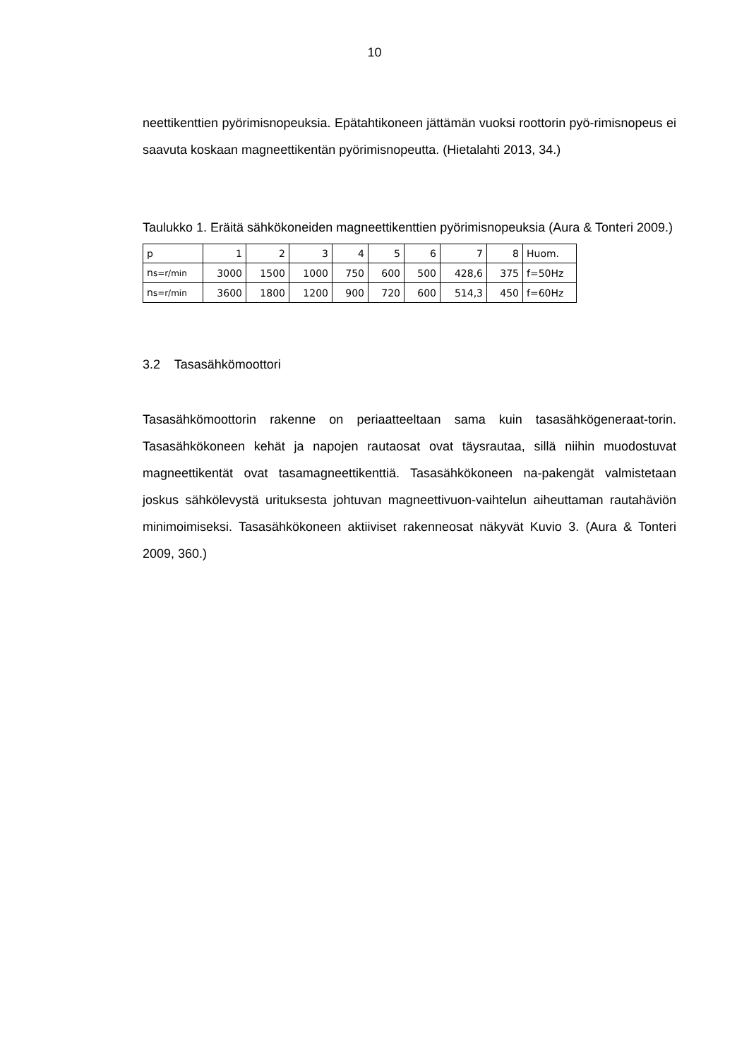10
neettikenttien pyörimisnopeuksia. Epätahtikoneen jättämän vuoksi roottorin pyö-rimisnopeus ei saavuta koskaan magneettikentän pyörimisnopeutta. (Hietalahti 2013, 34.)
Taulukko 1. Eräitä sähkökoneiden magneettikenttien pyörimisnopeuksia (Aura & Tonteri 2009.)
| p | 1 | 2 | 3 | 4 | 5 | 6 | 7 | 8 | Huom. |
| n s=r/min | 3000 | 1500 | 1000 | 750 | 600 | 500 | 428,6 | 375 | f=50Hz |
| n s=r/min | 3600 | 1800 | 1200 | 900 | 720 | 600 | 514,3 | 450 | f=60Hz |
3.2 Tasasähkömoottori
Tasasähkömoottorin rakenne on periaatteeltaan sama kuin tasasähkögeneraat-torin. Tasasähkökoneen kehät ja napojen rautaosat ovat täysrautaa, sillä niihin muodostuvat magneettikentät ovat tasamagneettikenttiä. Tasasähkökoneen na-pakengät valmistetaan joskus sähkölevystä urituksesta johtuvan magneettivuon-vaihtelun aiheuttaman rautahäviön minimoimiseksi. Tasasähkökoneen aktiiviset rakenneosat näkyvät Kuvio 3. (Aura & Tonteri 2009, 360.)